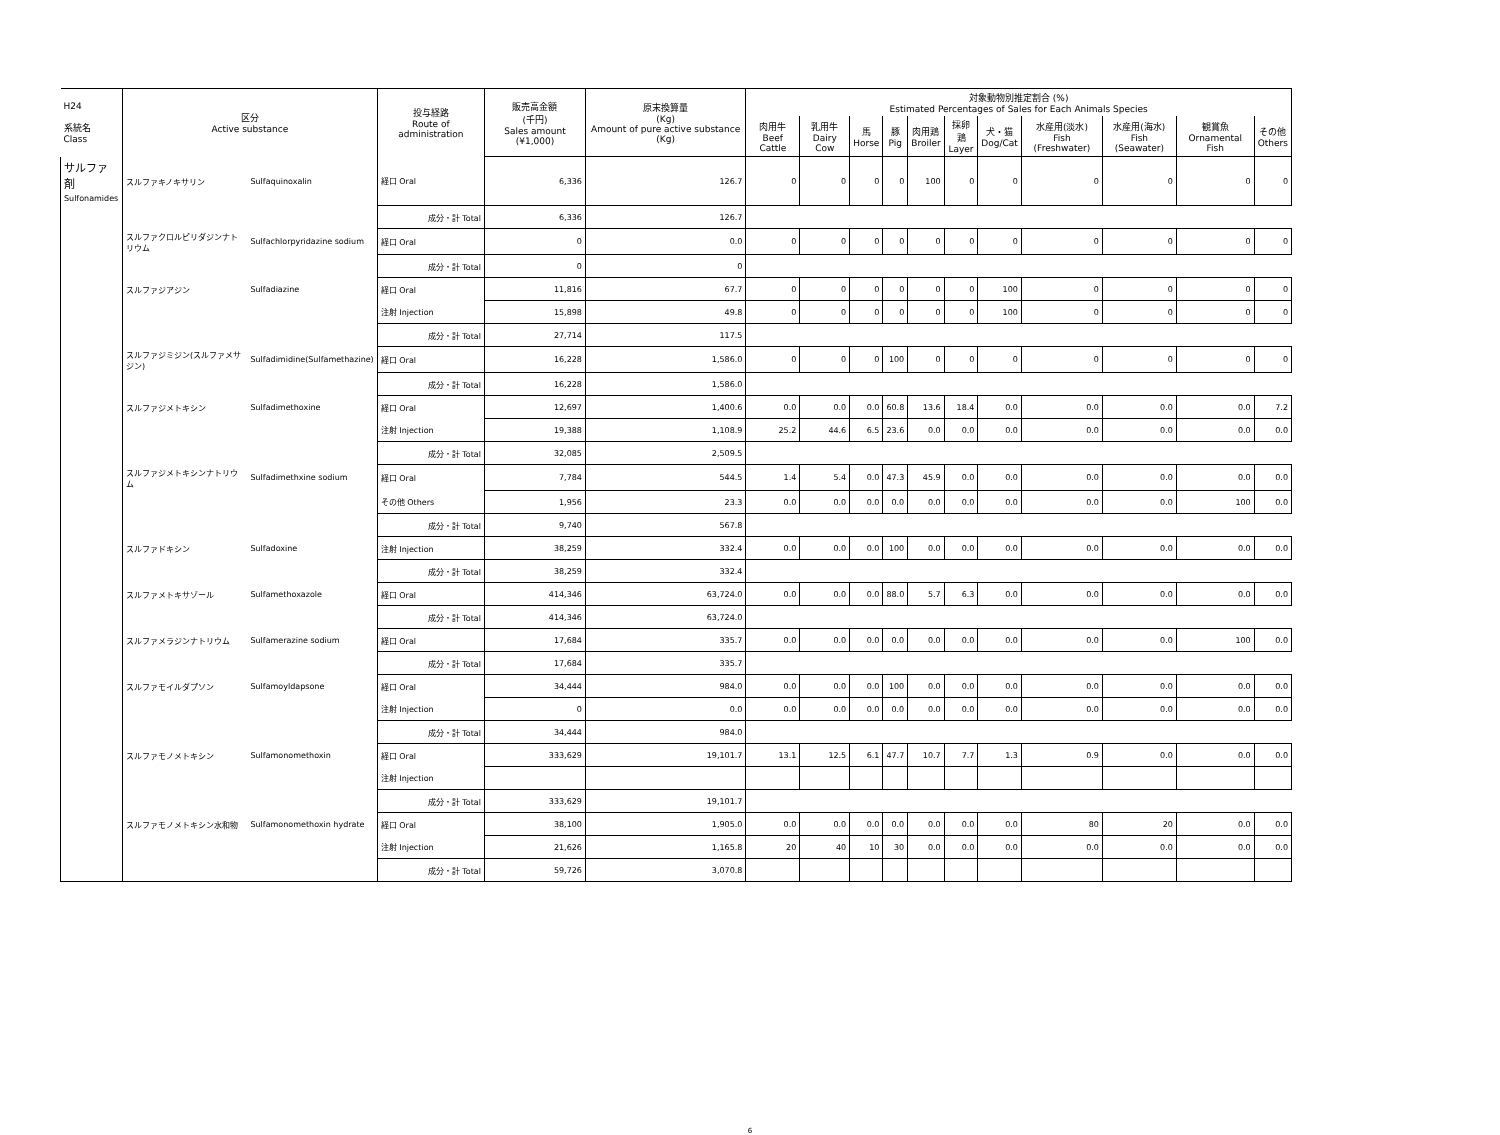| H24 系統名 Class | 区分 Active substance | | 投与経路 Route of administration | 販売高金額 (千円) Sales amount (¥1,000) | 原末換算量 (Kg) Amount of pure active substance (Kg) | 対象動物別推定割合 (%) Estimated Percentages of Sales for Each Animals Species | | | | | | | | | | |
| --- | --- | --- | --- | --- | --- | --- | --- | --- | --- | --- | --- | --- | --- | --- | --- | --- |
| | | | | | | 肉用牛 Beef Cattle | 乳用牛 Dairy Cow | 馬 Horse | 豚 Pig | 肉用鶏 Broiler | 採卵鶏 Layer | 犬・猫 Dog/Cat | 水産用(淡水) Fish (Freshwater) | 水産用(海水) Fish (Seawater) | 観賞魚 Ornamental Fish | その他 Others |
| サルファ剤 Sulfonamides | スルファキノキサリン | Sulfaquinoxalin | 経口 Oral | 6,336 | 126.7 | 0 | 0 | 0 | 0 | 100 | 0 | 0 | 0 | 0 | 0 | 0 |
| | | | 成分・計 Total | 6,336 | 126.7 | | | | | | | | | | | |
| | スルファクロルピリダジンナトリウム | Sulfachlorpyridazine sodium | 経口 Oral | 0 | 0.0 | 0 | 0 | 0 | 0 | 0 | 0 | 0 | 0 | 0 | 0 | 0 |
| | | | 成分・計 Total | 0 | 0 | | | | | | | | | | | |
| | スルファジアジン | Sulfadiazine | 経口 Oral | 11,816 | 67.7 | 0 | 0 | 0 | 0 | 0 | 0 | 100 | 0 | 0 | 0 | 0 |
| | | | 注射 Injection | 15,898 | 49.8 | 0 | 0 | 0 | 0 | 0 | 0 | 100 | 0 | 0 | 0 | 0 |
| | | | 成分・計 Total | 27,714 | 117.5 | | | | | | | | | | | |
| | スルファジミジン(スルファメサジン) | Sulfadimidine(Sulfamethazine) | 経口 Oral | 16,228 | 1,586.0 | 0 | 0 | 0 | 100 | 0 | 0 | 0 | 0 | 0 | 0 | 0 |
| | | | 成分・計 Total | 16,228 | 1,586.0 | | | | | | | | | | | |
| | スルファジメトキシン | Sulfadimethoxine | 経口 Oral | 12,697 | 1,400.6 | 0.0 | 0.0 | 0.0 | 60.8 | 13.6 | 18.4 | 0.0 | 0.0 | 0.0 | 0.0 | 7.2 |
| | | | 注射 Injection | 19,388 | 1,108.9 | 25.2 | 44.6 | 6.5 | 23.6 | 0.0 | 0.0 | 0.0 | 0.0 | 0.0 | 0.0 | 0.0 |
| | | | 成分・計 Total | 32,085 | 2,509.5 | | | | | | | | | | | |
| | スルファジメトキシンナトリウム | Sulfadimethxine sodium | 経口 Oral | 7,784 | 544.5 | 1.4 | 5.4 | 0.0 | 47.3 | 45.9 | 0.0 | 0.0 | 0.0 | 0.0 | 0.0 | 0.0 |
| | | | その他 Others | 1,956 | 23.3 | 0.0 | 0.0 | 0.0 | 0.0 | 0.0 | 0.0 | 0.0 | 0.0 | 0.0 | 100 | 0.0 |
| | | | 成分・計 Total | 9,740 | 567.8 | | | | | | | | | | | |
| | スルファドキシン | Sulfadoxine | 注射 Injection | 38,259 | 332.4 | 0.0 | 0.0 | 0.0 | 100 | 0.0 | 0.0 | 0.0 | 0.0 | 0.0 | 0.0 | 0.0 |
| | | | 成分・計 Total | 38,259 | 332.4 | | | | | | | | | | | |
| | スルファメトキサゾール | Sulfamethoxazole | 経口 Oral | 414,346 | 63,724.0 | 0.0 | 0.0 | 0.0 | 88.0 | 5.7 | 6.3 | 0.0 | 0.0 | 0.0 | 0.0 | 0.0 |
| | | | 成分・計 Total | 414,346 | 63,724.0 | | | | | | | | | | | |
| | スルファメラジンナトリウム | Sulfamerazine sodium | 経口 Oral | 17,684 | 335.7 | 0.0 | 0.0 | 0.0 | 0.0 | 0.0 | 0.0 | 0.0 | 0.0 | 0.0 | 100 | 0.0 |
| | | | 成分・計 Total | 17,684 | 335.7 | | | | | | | | | | | |
| | スルファモイルダプソン | Sulfamoyldapsone | 経口 Oral | 34,444 | 984.0 | 0.0 | 0.0 | 0.0 | 100 | 0.0 | 0.0 | 0.0 | 0.0 | 0.0 | 0.0 | 0.0 |
| | | | 注射 Injection | 0 | 0.0 | 0.0 | 0.0 | 0.0 | 0.0 | 0.0 | 0.0 | 0.0 | 0.0 | 0.0 | 0.0 | 0.0 |
| | | | 成分・計 Total | 34,444 | 984.0 | | | | | | | | | | | |
| | スルファモノメトキシン | Sulfamonomethoxin | 経口 Oral | 333,629 | 19,101.7 | 13.1 | 12.5 | 6.1 | 47.7 | 10.7 | 7.7 | 1.3 | 0.9 | 0.0 | 0.0 | 0.0 |
| | | | 注射 Injection | | | | | | | | | | | | | |
| | | | 成分・計 Total | 333,629 | 19,101.7 | | | | | | | | | | | |
| | スルファモノメトキシン水和物 | Sulfamonomethoxin hydrate | 経口 Oral | 38,100 | 1,905.0 | 0.0 | 0.0 | 0.0 | 0.0 | 0.0 | 0.0 | 0.0 | 80 | 20 | 0.0 | 0.0 |
| | | | 注射 Injection | 21,626 | 1,165.8 | 20 | 40 | 10 | 30 | 0.0 | 0.0 | 0.0 | 0.0 | 0.0 | 0.0 | 0.0 |
| | | | 成分・計 Total | 59,726 | 3,070.8 | | | | | | | | | | | |
6